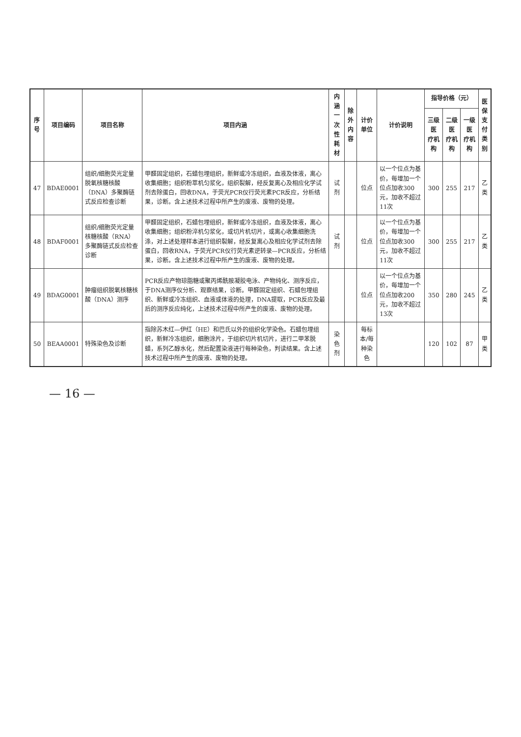| 序号 | 项目编码 | 项目名称 | 项目内涵 | 内涵 一次性耗材 | 除外 内容 | 计价单位 | 计价说明 | 指导价格（元） | | | 医保 支付 类别 |
| --- | --- | --- | --- | --- | --- | --- | --- | --- | --- | --- | --- |
| | | | | | | | | 三级医 疗机构 | 二级医 疗机构 | 一级医 疗机构 | |
| 47 | BDAE0001 | 组织/细胞荧光定量脱氧核糖核酸（DNA）多聚酶链式反应检查诊断 | 甲醛固定组织，石蜡包埋组织，新鲜或冷冻组织，血液及体液，离心收集细胞；组织粉萃机匀浆化，组织裂解，经反复离心及相应化学试剂去除蛋白，回收DNA，于荧光PCR仪行荧光素PCR反应，分析结果，诊断。含上述技术过程中所产生的废液、废物的处理。 | 试剂 | | 位点 | 以一个位点为基价，每增加一个位点加收300元，加收不超过11次 | 300 | 255 | 217 | 乙类 |
| 48 | BDAF0001 | 组织/细胞荧光定量核糖核酸（RNA）多聚酶链式反应检查诊断 | 甲醛固定组织，石蜡包埋组织，新鲜或冷冻组织，血液及体液，离心收集细胞；组织粉淬机匀浆化，或切片机切片，或离心收集细胞洗涤，对上述处理样本进行组织裂解，经反复离心及相应化学试剂去除蛋白，回收RNA，于荧光PCR仪行荧光素逆转录—PCR反应，分析结果，诊断。含上述技术过程中所产生的废液、废物的处理。 | 试剂 | | 位点 | 以一个位点为基价，每增加一个位点加收300元，加收不超过11次 | 300 | 255 | 217 | 乙类 |
| 49 | BDAG0001 | 肿瘤组织脱氧核糖核酸（DNA）测序 | PCR反应产物琼脂糖或聚丙烯酰胺凝胶电泳、产物纯化、测序反应，于DNA测序仪分析、观察结果，诊断。甲醛固定组织、石蜡包埋组织、新鲜或冷冻组织、血液或体液的处理，DNA提取，PCR反应及最后的测序反应纯化，上述技术过程中所产生的废液、废物的处理。 | | | 位点 | 以一个位点为基价，每增加一个位点加收200元，加收不超过13次 | 350 | 280 | 245 | 乙类 |
| 50 | BEAA0001 | 特殊染色及诊断 | 指除苏木红—伊红（HE）和巴氏以外的组织化学染色。石蜡包埋组织，新鲜冷冻组织，细胞涂片，于组织切片机切片，进行二甲苯脱蜡，系列乙醇水化，然后配置染液进行每种染色，判读结果。含上述技术过程中所产生的废液、废物的处理。 | 染色剂 | | 每标本/每种染色 | | 120 | 102 | 87 | 甲类 |
— 16 —